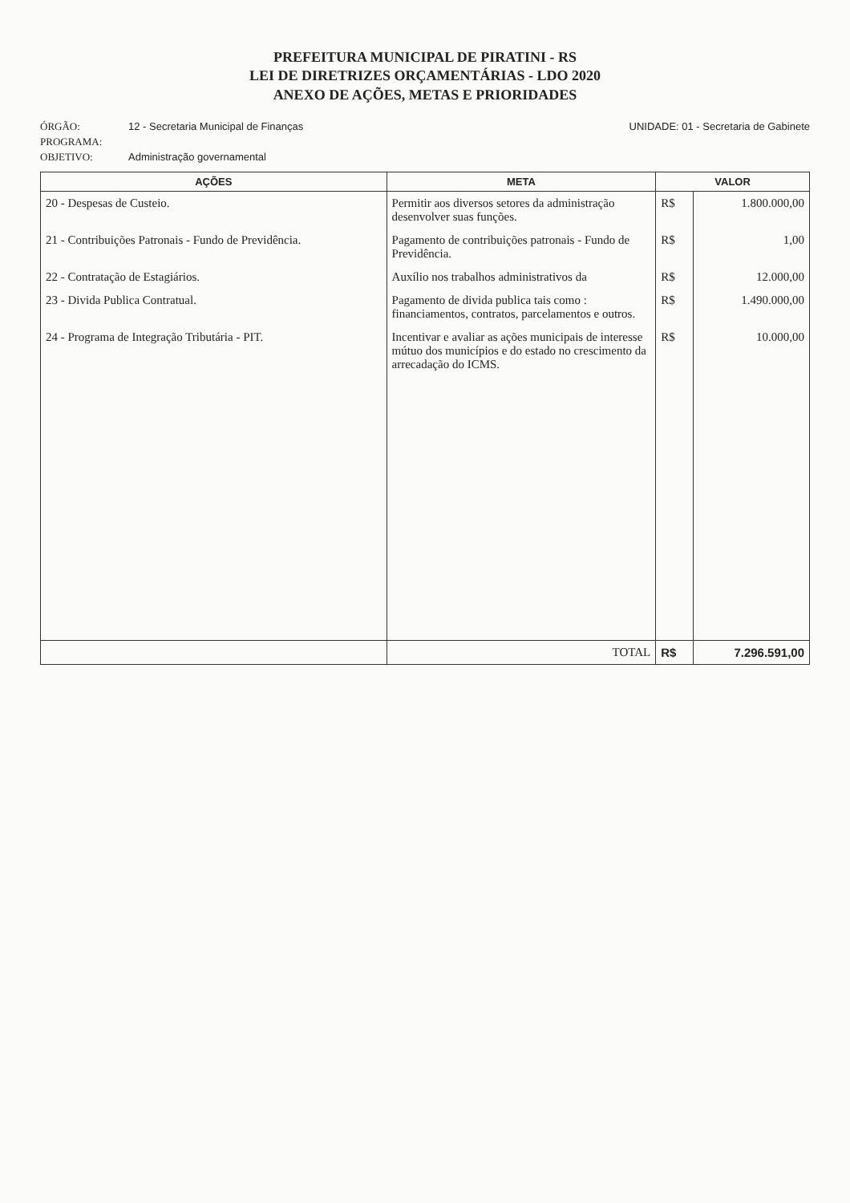PREFEITURA MUNICIPAL DE PIRATINI - RS
LEI DE DIRETRIZES ORÇAMENTÁRIAS - LDO 2020
ANEXO DE AÇÕES, METAS E PRIORIDADES
ÓRGÃO: 12 - Secretaria Municipal de Finanças UNIDADE: 01 - Secretaria de Gabinete
PROGRAMA:
OBJETIVO: Administração governamental
| AÇÕES | META | VALOR | |
| --- | --- | --- | --- |
| 20 - Despesas de Custeio. | Permitir aos diversos setores da administração desenvolver suas funções. | R$ | 1.800.000,00 |
| 21 - Contribuições Patronais - Fundo de Previdência. | Pagamento de contribuições patronais - Fundo de Previdência. | R$ | 1,00 |
| 22 - Contratação de Estagiários. | Auxílio nos trabalhos administrativos da | R$ | 12.000,00 |
| 23 - Divida Publica Contratual. | Pagamento de divida publica tais como : financiamentos, contratos, parcelamentos e outros. | R$ | 1.490.000,00 |
| 24 - Programa de Integração Tributária - PIT. | Incentivar e avaliar as ações municipais de interesse mútuo dos municípios e do estado no crescimento da arrecadação do ICMS. | R$ | 10.000,00 |
| | TOTAL | R$ | 7.296.591,00 |